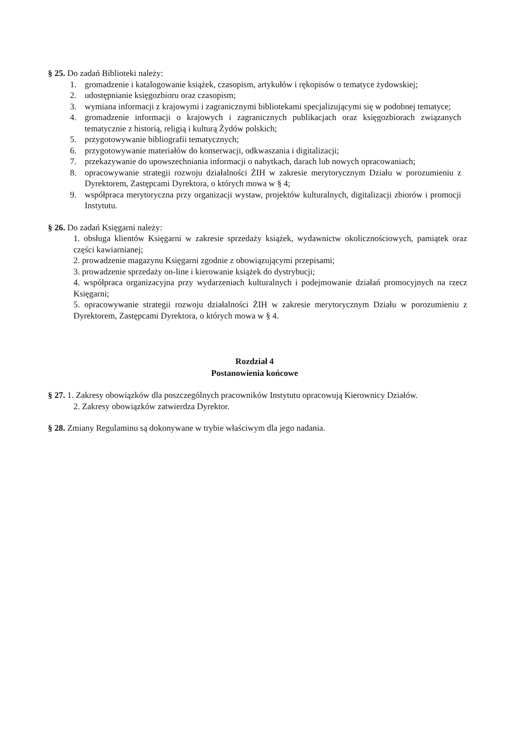§ 25. Do zadań Biblioteki należy:
1. gromadzenie i katalogowanie książek, czasopism, artykułów i rękopisów o tematyce żydowskiej;
2. udostępnianie księgozbioru oraz czasopism;
3. wymiana informacji z krajowymi i zagranicznymi bibliotekami specjalizującymi się w podobnej tematyce;
4. gromadzenie informacji o krajowych i zagranicznych publikacjach oraz księgozbiorach związanych tematycznie z historią, religią i kulturą Żydów polskich;
5. przygotowywanie bibliografii tematycznych;
6. przygotowywanie materiałów do konserwacji, odkwaszania i digitalizacji;
7. przekazywanie do upowszechniania informacji o nabytkach, darach lub nowych opracowaniach;
8. opracowywanie strategii rozwoju działalności ŻIH w zakresie merytorycznym Działu w porozumieniu z Dyrektorem, Zastępcami Dyrektora, o których mowa w § 4;
9. współpraca merytoryczna przy organizacji wystaw, projektów kulturalnych, digitalizacji zbiorów i promocji Instytutu.
§ 26. Do zadań Księgarni należy:
1. obsługa klientów Księgarni w zakresie sprzedaży książek, wydawnictw okolicznościowych, pamiątek oraz części kawiarnianej;
2. prowadzenie magazynu Księgarni zgodnie z obowiązującymi przepisami;
3. prowadzenie sprzedaży on-line i kierowanie książek do dystrybucji;
4. współpraca organizacyjna przy wydarzeniach kulturalnych i podejmowanie działań promocyjnych na rzecz Księgarni;
5. opracowywanie strategii rozwoju działalności ŻIH w zakresie merytorycznym Działu w porozumieniu z Dyrektorem, Zastępcami Dyrektora, o których mowa w § 4.
Rozdział 4
Postanowienia końcowe
§ 27. 1. Zakresy obowiązków dla poszczególnych pracowników Instytutu opracowują Kierownicy Działów.
2. Zakresy obowiązków zatwierdza Dyrektor.
§ 28. Zmiany Regulaminu są dokonywane w trybie właściwym dla jego nadania.